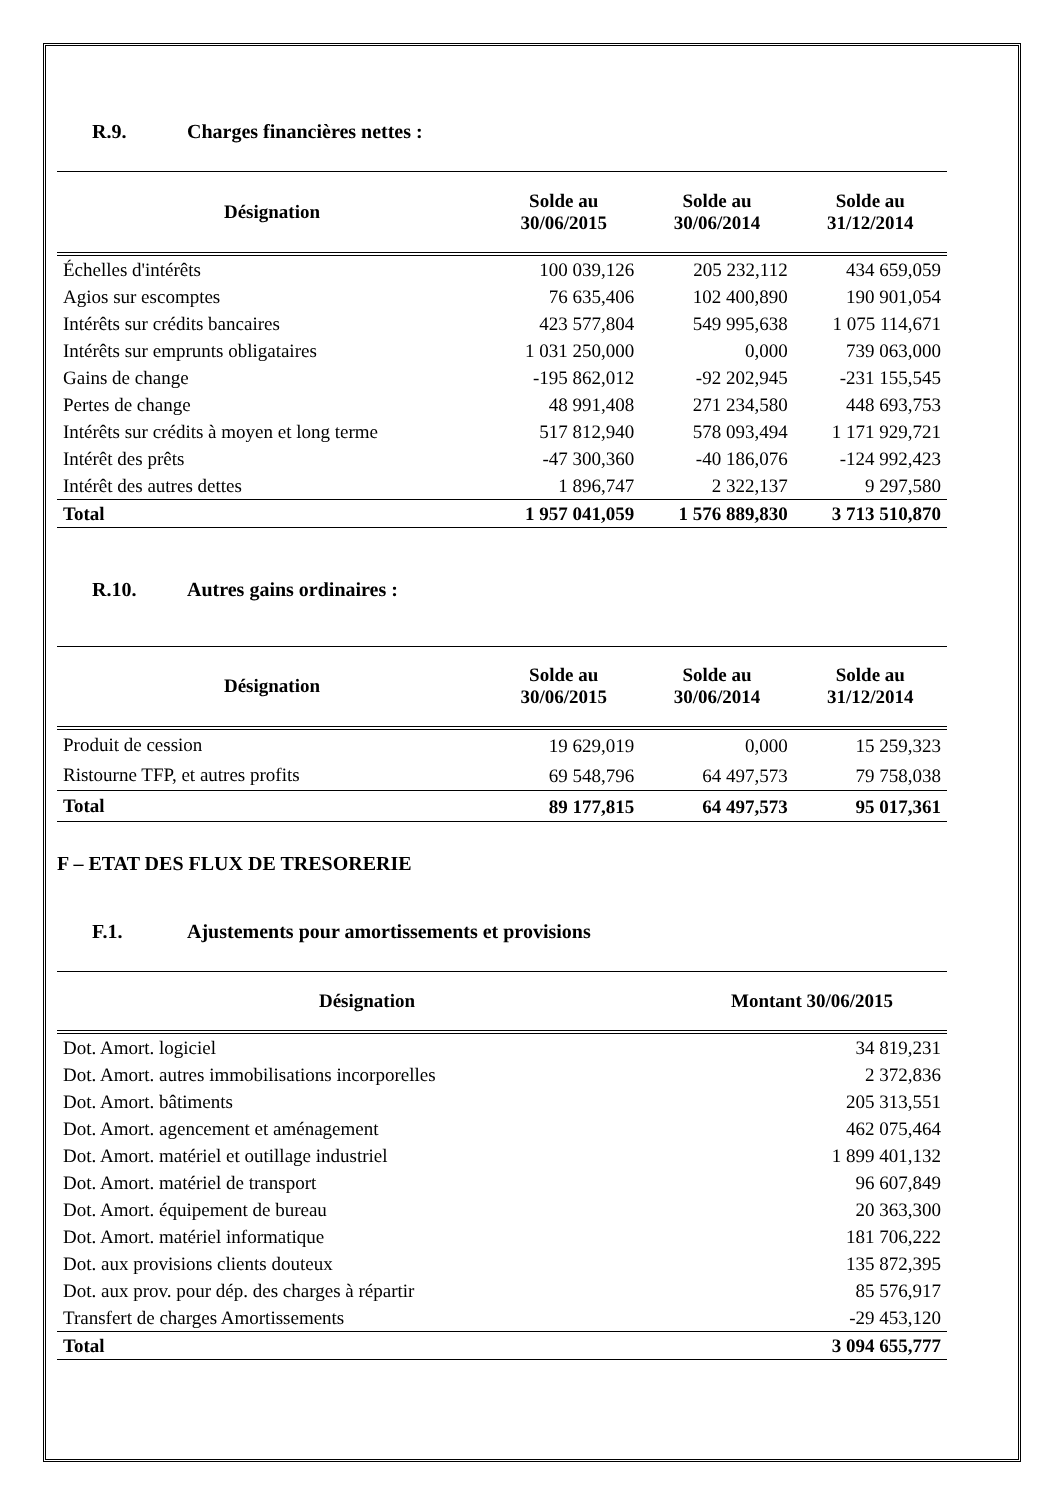R.9. Charges financières nettes :
| Désignation | Solde au 30/06/2015 | Solde au 30/06/2014 | Solde au 31/12/2014 |
| --- | --- | --- | --- |
| Échelles d'intérêts | 100 039,126 | 205 232,112 | 434 659,059 |
| Agios sur escomptes | 76 635,406 | 102 400,890 | 190 901,054 |
| Intérêts sur crédits bancaires | 423 577,804 | 549 995,638 | 1 075 114,671 |
| Intérêts sur emprunts obligataires | 1 031 250,000 | 0,000 | 739 063,000 |
| Gains de change | -195 862,012 | -92 202,945 | -231 155,545 |
| Pertes de change | 48 991,408 | 271 234,580 | 448 693,753 |
| Intérêts sur crédits à moyen et long terme | 517 812,940 | 578 093,494 | 1 171 929,721 |
| Intérêt des prêts | -47 300,360 | -40 186,076 | -124 992,423 |
| Intérêt des autres dettes | 1 896,747 | 2 322,137 | 9 297,580 |
| Total | 1 957 041,059 | 1 576 889,830 | 3 713 510,870 |
R.10. Autres gains ordinaires :
| Désignation | Solde au 30/06/2015 | Solde au 30/06/2014 | Solde au 31/12/2014 |
| --- | --- | --- | --- |
| Produit de cession | 19 629,019 | 0,000 | 15 259,323 |
| Ristourne TFP, et autres profits | 69 548,796 | 64 497,573 | 79 758,038 |
| Total | 89 177,815 | 64 497,573 | 95 017,361 |
F – ETAT DES FLUX DE TRESORERIE
F.1. Ajustements pour amortissements et provisions
| Désignation | Montant 30/06/2015 |
| --- | --- |
| Dot. Amort. logiciel | 34 819,231 |
| Dot. Amort. autres immobilisations incorporelles | 2 372,836 |
| Dot. Amort. bâtiments | 205 313,551 |
| Dot. Amort. agencement et aménagement | 462 075,464 |
| Dot. Amort. matériel et outillage industriel | 1 899 401,132 |
| Dot. Amort. matériel de transport | 96 607,849 |
| Dot. Amort. équipement de bureau | 20 363,300 |
| Dot. Amort. matériel informatique | 181 706,222 |
| Dot. aux provisions clients douteux | 135 872,395 |
| Dot. aux prov. pour dép. des charges à répartir | 85 576,917 |
| Transfert de charges Amortissements | -29 453,120 |
| Total | 3 094 655,777 |